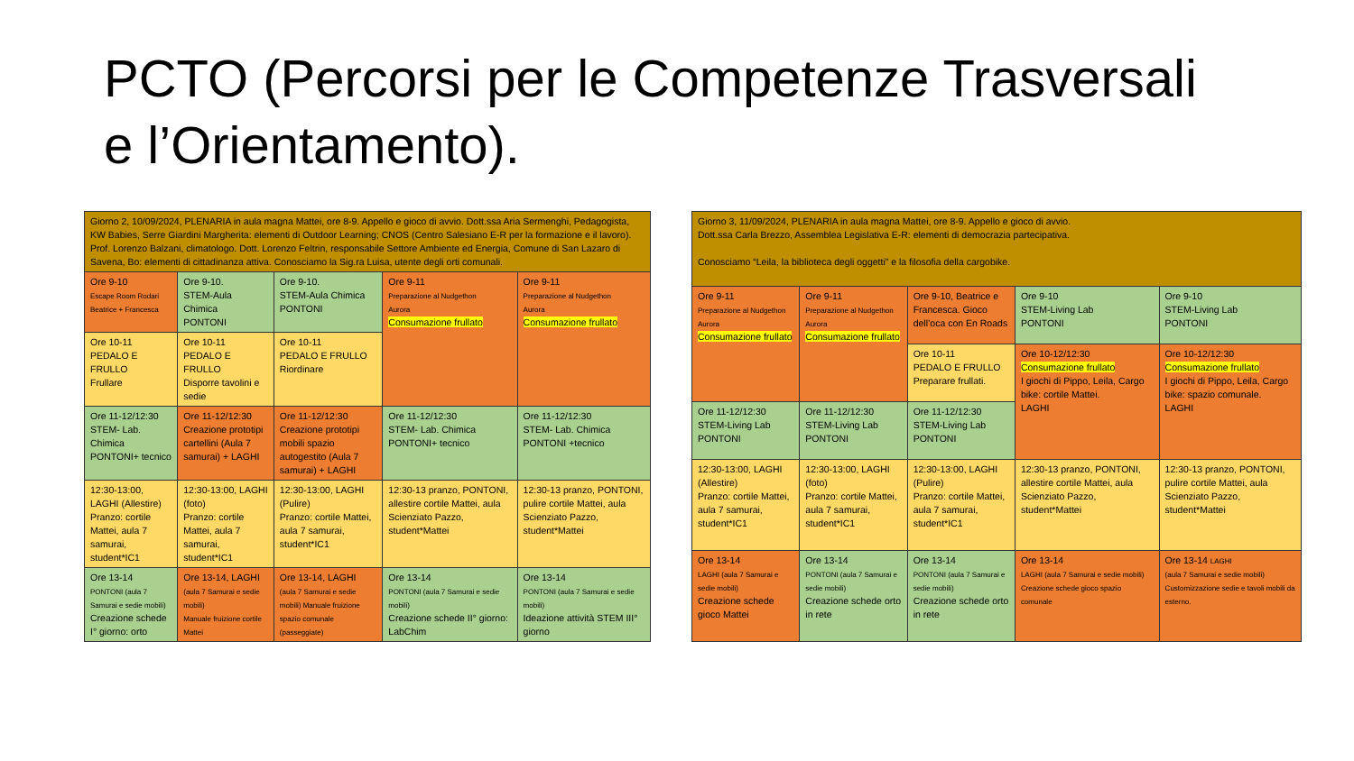PCTO (Percorsi per le Competenze Trasversali
e l’Orientamento).
| Giorno 2, 10/09/2024, PLENARIA in aula magna Mattei, ore 8-9. Appello e gioco di avvio. Dott.ssa Aria Sermenghi, Pedagogista, KW Babies, Serre Giardini Margherita: elementi di Outdoor Learning; CNOS (Centro Salesiano E-R per la formazione e il lavoro). Prof. Lorenzo Balzani, climatologo. Dott. Lorenzo Feltrin, responsabile Settore Ambiente ed Energia, Comune di San Lazaro di Savena, Bo: elementi di cittadinanza attiva. Conosciamo la Sig.ra Luisa, utente degli orti comunali. | | | | |
| Ore 9-10 Escape Room Rodari Beatrice + Francesca | Ore 9-10. STEM-Aula Chimica PONTONI | Ore 9-10. STEM-Aula Chimica PONTONI | Ore 9-11 Preparazione al Nudgethon Aurora Consumazione frullato | Ore 9-11 Preparazione al Nudgethon Aurora Consumazione frullato |
| Ore 10-11 PEDALO E FRULLO Frullare | Ore 10-11 PEDALO E FRULLO Disporre tavolini e sedie | Ore 10-11 PEDALO E FRULLO Riordinare | | |
| Ore 11-12/12:30 STEM- Lab. Chimica PONTONI+ tecnico | Ore 11-12/12:30 Creazione prototipi cartellini (Aula 7 samurai) + LAGHI | Ore 11-12/12:30 Creazione prototipi mobili spazio autogestito (Aula 7 samurai) + LAGHI | Ore 11-12/12:30 STEM- Lab. Chimica PONTONI+ tecnico | Ore 11-12/12:30 STEM- Lab. Chimica PONTONI +tecnico |
| 12:30-13:00, LAGHI (Allestire) Pranzo: cortile Mattei, aula 7 samurai, student*IC1 | 12:30-13:00, LAGHI (foto) Pranzo: cortile Mattei, aula 7 samurai, student*IC1 | 12:30-13:00, LAGHI (Pulire) Pranzo: cortile Mattei, aula 7 samurai, student*IC1 | 12:30-13 pranzo, PONTONI, allestire cortile Mattei, aula Scienziato Pazzo, student*Mattei | 12:30-13 pranzo, PONTONI, pulire cortile Mattei, aula Scienziato Pazzo, student*Mattei |
| Ore 13-14 PONTONI (aula 7 Samurai e sedie mobili) Creazione schede I° giorno: orto | Ore 13-14, LAGHI (aula 7 Samurai e sedie mobili) Manuale fruizione cortile Mattei | Ore 13-14, LAGHI (aula 7 Samurai e sedie mobili) Manuale fruizione spazio comunale (passeggiate) | Ore 13-14 PONTONI (aula 7 Samurai e sedie mobili) Creazione schede II° giorno: LabChim | Ore 13-14 PONTONI (aula 7 Samurai e sedie mobili) Ideazione attività STEM III° giorno |
| Giorno 3, 11/09/2024, PLENARIA in aula magna Mattei, ore 8-9. Appello e gioco di avvio. Dott.ssa Carla Brezzo, Assemblea Legislativa E-R: elementi di democrazia partecipativa. Conosciamo “Leila, la biblioteca degli oggetti” e la filosofia della cargobike. | | | | |
| Ore 9-11 Preparazione al Nudgethon Aurora Consumazione frullato | Ore 9-11 Preparazione al Nudgethon Aurora Consumazione frullato | Ore 9-10, Beatrice e Francesca. Gioco dell’oca con En Roads | Ore 9-10 STEM-Living Lab PONTONI | Ore 9-10 STEM-Living Lab PONTONI |
| | | Ore 10-11 PEDALO E FRULLO Preparare frullati. | Ore 10-12/12:30 Consumazione frullato I giochi di Pippo, Leila, Cargo bike: cortile Mattei. LAGHI | Ore 10-12/12:30 Consumazione frullato I giochi di Pippo, Leila, Cargo bike: spazio comunale. LAGHI |
| Ore 11-12/12:30 STEM-Living Lab PONTONI | Ore 11-12/12:30 STEM-Living Lab PONTONI | Ore 11-12/12:30 STEM-Living Lab PONTONI | | |
| 12:30-13:00, LAGHI (Allestire) Pranzo: cortile Mattei, aula 7 samurai, student*IC1 | 12:30-13:00, LAGHI (foto) Pranzo: cortile Mattei, aula 7 samurai, student*IC1 | 12:30-13:00, LAGHI (Pulire) Pranzo: cortile Mattei, aula 7 samurai, student*IC1 | 12:30-13 pranzo, PONTONI, allestire cortile Mattei, aula Scienziato Pazzo, student*Mattei | 12:30-13 pranzo, PONTONI, pulire cortile Mattei, aula Scienziato Pazzo, student*Mattei |
| Ore 13-14 LAGHI (aula 7 Samurai e sedie mobili) Creazione schede gioco Mattei | Ore 13-14 PONTONI (aula 7 Samurai e sedie mobili) Creazione schede orto in rete | Ore 13-14 PONTONI (aula 7 Samurai e sedie mobili) Creazione schede orto in rete | Ore 13-14 LAGHI (aula 7 Samurai e sedie mobili) Creazione schede gioco spazio comunale | Ore 13-14 LAGHI (aula 7 Samurai e sedie mobili) Customizzazione sedie e tavoli mobili da esterno. |